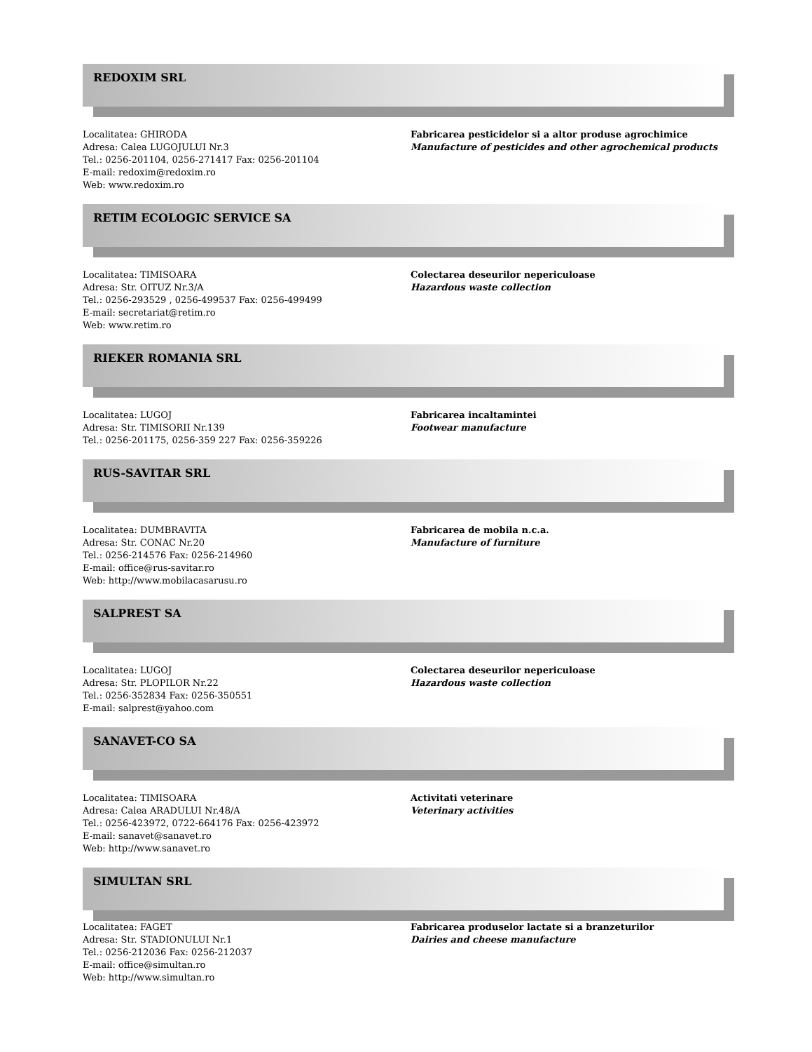REDOXIM SRL
Localitatea: GHIRODA
Adresa: Calea LUGOJULUI Nr.3
Tel.: 0256-201104, 0256-271417 Fax: 0256-201104
E-mail: redoxim@redoxim.ro
Web: www.redoxim.ro
Fabricarea pesticidelor si a altor produse agrochimice
Manufacture of pesticides and other agrochemical products
RETIM ECOLOGIC SERVICE SA
Localitatea: TIMISOARA
Adresa: Str. OITUZ Nr.3/A
Tel.: 0256-293529 , 0256-499537 Fax: 0256-499499
E-mail: secretariat@retim.ro
Web: www.retim.ro
Colectarea deseurilor nepericuloase
Hazardous waste collection
RIEKER ROMANIA SRL
Localitatea: LUGOJ
Adresa: Str. TIMISORII Nr.139
Tel.: 0256-201175, 0256-359 227 Fax: 0256-359226
Fabricarea incaltamintei
Footwear manufacture
RUS-SAVITAR SRL
Localitatea: DUMBRAVITA
Adresa: Str. CONAC Nr.20
Tel.: 0256-214576 Fax: 0256-214960
E-mail: office@rus-savitar.ro
Web: http://www.mobilacasarusu.ro
Fabricarea de mobila n.c.a.
Manufacture of furniture
SALPREST SA
Localitatea: LUGOJ
Adresa: Str. PLOPILOR Nr.22
Tel.: 0256-352834 Fax: 0256-350551
E-mail: salprest@yahoo.com
Colectarea deseurilor nepericuloase
Hazardous waste collection
SANAVET-CO SA
Localitatea: TIMISOARA
Adresa: Calea ARADULUI Nr.48/A
Tel.: 0256-423972, 0722-664176 Fax: 0256-423972
E-mail: sanavet@sanavet.ro
Web: http://www.sanavet.ro
Activitati veterinare
Veterinary activities
SIMULTAN SRL
Localitatea: FAGET
Adresa: Str. STADIONULUI Nr.1
Tel.: 0256-212036 Fax: 0256-212037
E-mail: office@simultan.ro
Web: http://www.simultan.ro
Fabricarea produselor lactate si a branzeturilor
Dairies and cheese manufacture